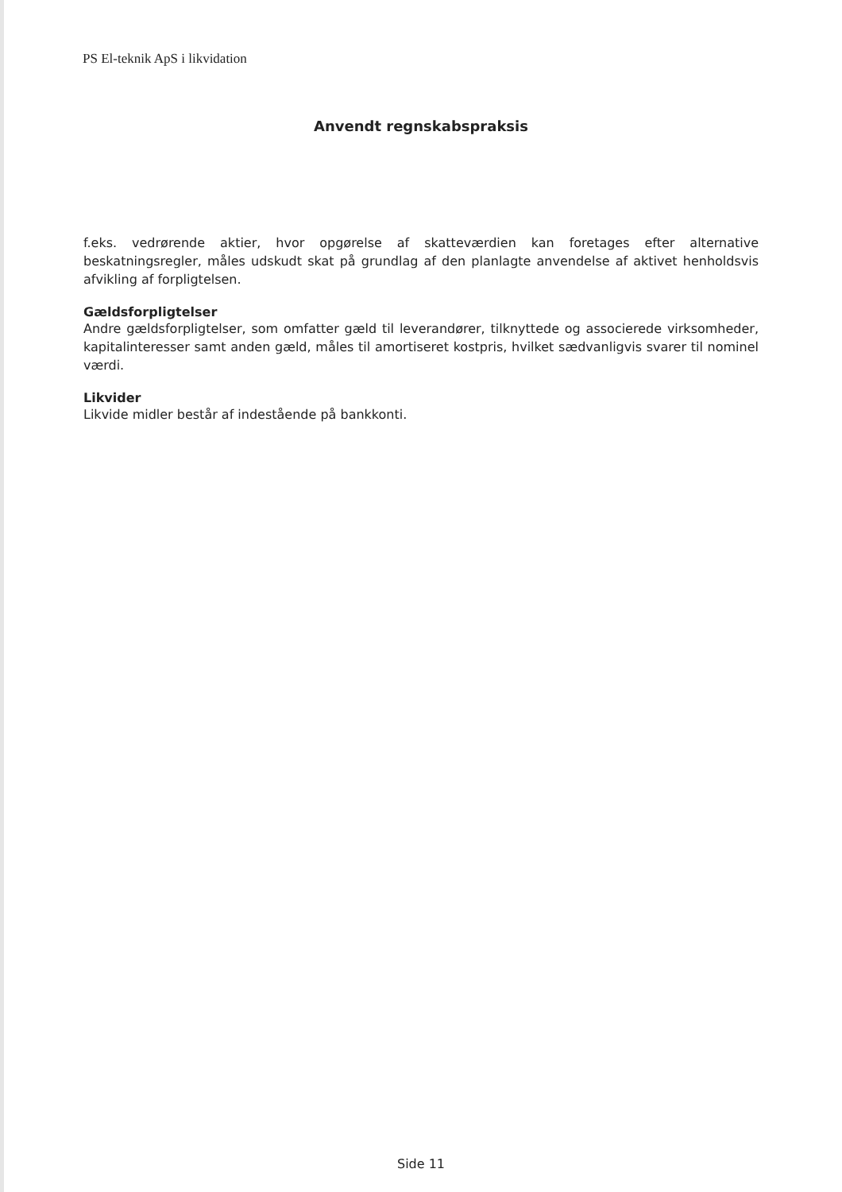PS El-teknik ApS i likvidation
Anvendt regnskabspraksis
f.eks. vedrørende aktier, hvor opgørelse af skatteværdien kan foretages efter alternative beskatningsregler, måles udskudt skat på grundlag af den planlagte anvendelse af aktivet henholdsvis afvikling af forpligtelsen.
Gældsforpligtelser
Andre gældsforpligtelser, som omfatter gæld til leverandører, tilknyttede og associerede virksomheder, kapitalinteresser samt anden gæld, måles til amortiseret kostpris, hvilket sædvanligvis svarer til nominel værdi.
Likvider
Likvide midler består af indestående på bankkonti.
Side 11